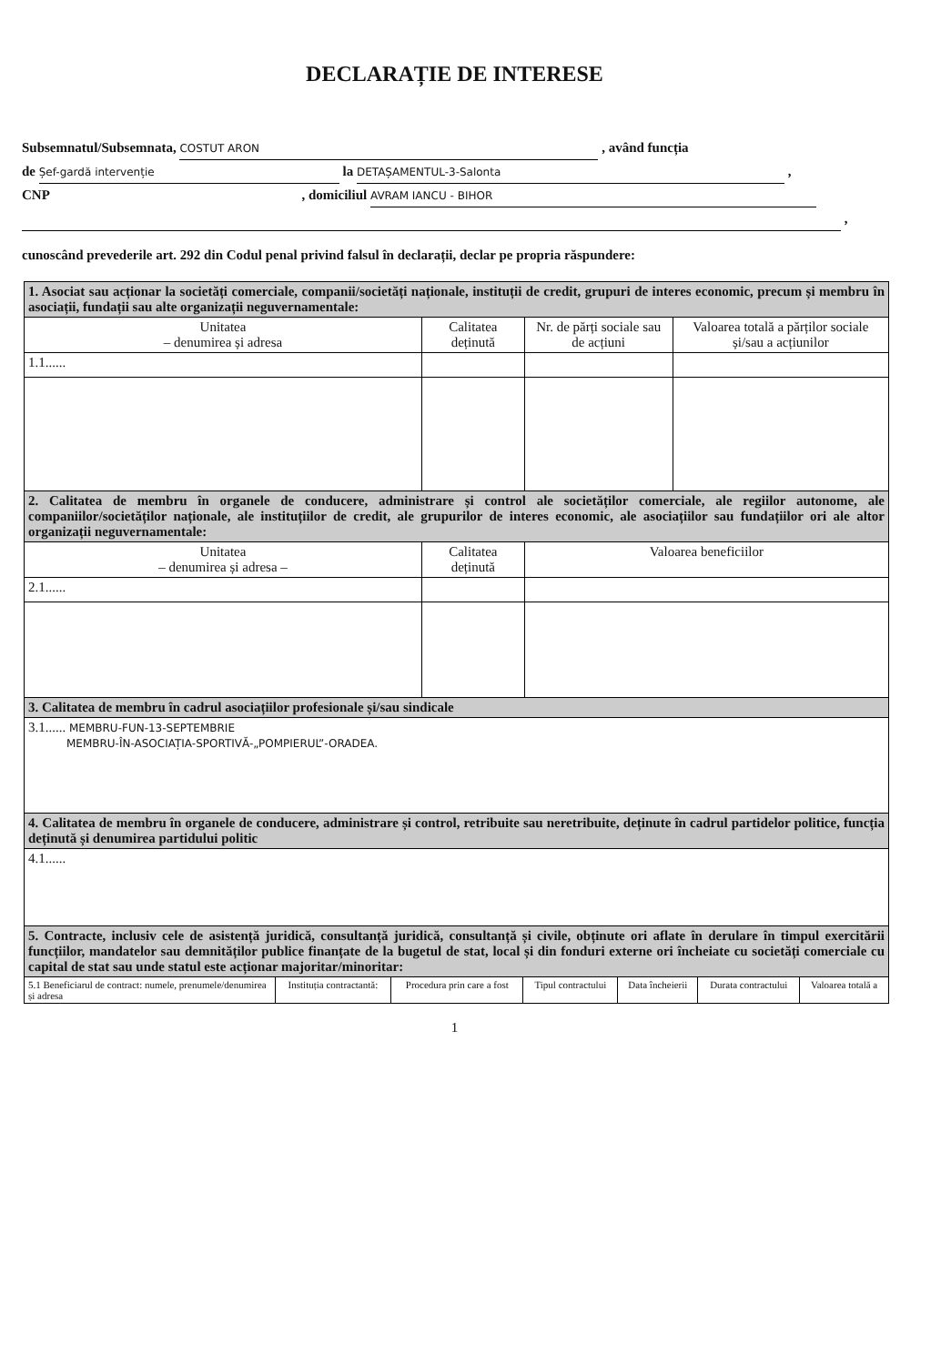DECLARAȚIE DE INTERESE
Subsemnatul/Subsemnata, COSTUT ARON , având funcția
de Șef-gardă intervenție la DETAȘAMENTUL-3-Salonta ,
CNP , domiciliul AVRAM IANCU - BIHOR
,
cunoscând prevederile art. 292 din Codul penal privind falsul în declarații, declar pe propria răspundere:
| 1. Asociat sau acționar la societăți comerciale, companii/societăți naționale, instituții de credit, grupuri de interes economic, precum și membru în asociații, fundații sau alte organizații neguvernamentale: | | | |
| Unitatea – denumirea și adresa | Calitatea deținută | Nr. de părți sociale sau de acțiuni | Valoarea totală a părților sociale și/sau a acțiunilor |
| 1.1...... | | | |
| 2. Calitatea de membru în organele de conducere, administrare și control ale societăților comerciale, ale regiilor autonome, ale companiilor/societăților naționale, ale instituțiilor de credit, ale grupurilor de interes economic, ale asociațiilor sau fundațiilor ori ale altor organizații neguvernamentale: | | | |
| Unitatea – denumirea și adresa – | Calitatea deținută | Valoarea beneficiilor | |
| 2.1...... | | | |
| 3. Calitatea de membru în cadrul asociațiilor profesionale și/sau sindicale | | | |
| 3.1...... MEMBRU-FUN-13-SEPTEMBRIE MEMBRU-ÎN-ASOCIAȚIA-SPORTIVĂ-„POMPIERUL”-ORADEA. | | | |
| 4. Calitatea de membru în organele de conducere, administrare și control, retribuite sau neretribuite, deținute în cadrul partidelor politice, funcția deținută și denumirea partidului politic | | | |
| 4.1...... | | | |
| 5. Contracte, inclusiv cele de asistență juridică, consultanță juridică, consultanță și civile, obținute ori aflate în derulare în timpul exercitării funcțiilor, mandatelor sau demnităților publice finanțate de la bugetul de stat, local și din fonduri externe ori încheiate cu societăți comerciale cu capital de stat sau unde statul este acționar majoritar/minoritar: | | | |
| 5.1 Beneficiarul de contract: numele, prenumele/denumirea și adresa | Instituția contractantă: | Procedura prin care a fost | Tipul contractului | Data încheierii | Durata contractului | Valoarea totală a |
| --- | --- | --- | --- | --- | --- | --- |
1